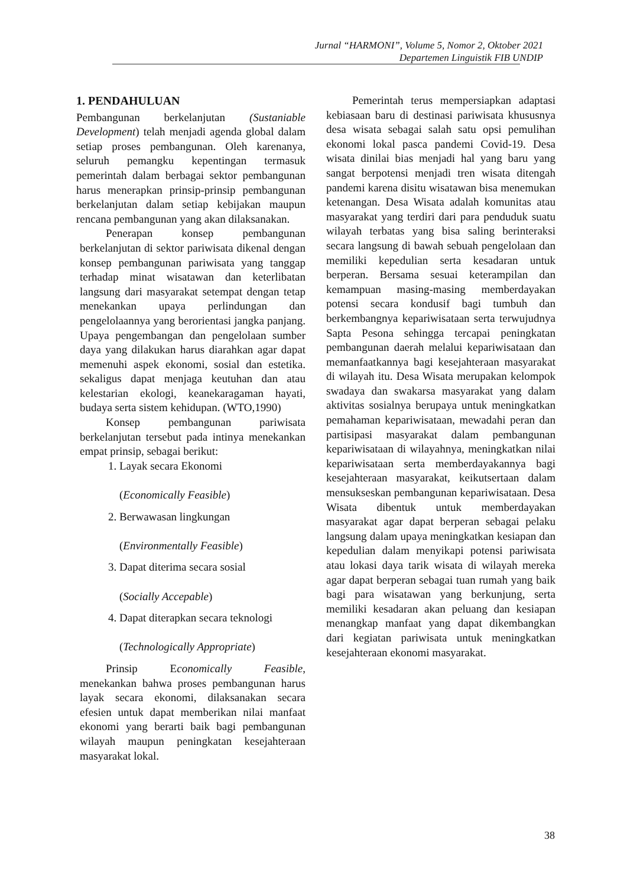Jurnal “HARMONI”, Volume 5, Nomor 2, Oktober 2021
Departemen Linguistik FIB UNDIP
1. PENDAHULUAN
Pembangunan berkelanjutan (Sustaniable Development) telah menjadi agenda global dalam setiap proses pembangunan. Oleh karenanya, seluruh pemangku kepentingan termasuk pemerintah dalam berbagai sektor pembangunan harus menerapkan prinsip-prinsip pembangunan berkelanjutan dalam setiap kebijakan maupun rencana pembangunan yang akan dilaksanakan.
Penerapan konsep pembangunan berkelanjutan di sektor pariwisata dikenal dengan konsep pembangunan pariwisata yang tanggap terhadap minat wisatawan dan keterlibatan langsung dari masyarakat setempat dengan tetap menekankan upaya perlindungan dan pengelolaannya yang berorientasi jangka panjang. Upaya pengembangan dan pengelolaan sumber daya yang dilakukan harus diarahkan agar dapat memenuhi aspek ekonomi, sosial dan estetika. sekaligus dapat menjaga keutuhan dan atau kelestarian ekologi, keanekaragaman hayati, budaya serta sistem kehidupan. (WTO,1990)
Konsep pembangunan pariwisata berkelanjutan tersebut pada intinya menekankan empat prinsip, sebagai berikut:
1. Layak secara Ekonomi
(Economically Feasible)
2. Berwawasan lingkungan
(Environmentally Feasible)
3. Dapat diterima secara sosial
(Socially Accepable)
4. Dapat diterapkan secara teknologi
(Technologically Appropriate)
Prinsip Economically Feasible, menekankan bahwa proses pembangunan harus layak secara ekonomi, dilaksanakan secara efesien untuk dapat memberikan nilai manfaat ekonomi yang berarti baik bagi pembangunan wilayah maupun peningkatan kesejahteraan masyarakat lokal.
Pemerintah terus mempersiapkan adaptasi kebiasaan baru di destinasi pariwisata khususnya desa wisata sebagai salah satu opsi pemulihan ekonomi lokal pasca pandemi Covid-19. Desa wisata dinilai bias menjadi hal yang baru yang sangat berpotensi menjadi tren wisata ditengah pandemi karena disitu wisatawan bisa menemukan ketenangan. Desa Wisata adalah komunitas atau masyarakat yang terdiri dari para penduduk suatu wilayah terbatas yang bisa saling berinteraksi secara langsung di bawah sebuah pengelolaan dan memiliki kepedulian serta kesadaran untuk berperan. Bersama sesuai keterampilan dan kemampuan masing-masing memberdayakan potensi secara kondusif bagi tumbuh dan berkembangnya kepariwisataan serta terwujudnya Sapta Pesona sehingga tercapai peningkatan pembangunan daerah melalui kepariwisataan dan memanfaatkannya bagi kesejahteraan masyarakat di wilayah itu. Desa Wisata merupakan kelompok swadaya dan swakarsa masyarakat yang dalam aktivitas sosialnya berupaya untuk meningkatkan pemahaman kepariwisataan, mewadahi peran dan partisipasi masyarakat dalam pembangunan kepariwisataan di wilayahnya, meningkatkan nilai kepariwisataan serta memberdayakannya bagi kesejahteraan masyarakat, keikutsertaan dalam mensukseskan pembangunan kepariwisataan. Desa Wisata dibentuk untuk memberdayakan masyarakat agar dapat berperan sebagai pelaku langsung dalam upaya meningkatkan kesiapan dan kepedulian dalam menyikapi potensi pariwisata atau lokasi daya tarik wisata di wilayah mereka agar dapat berperan sebagai tuan rumah yang baik bagi para wisatawan yang berkunjung, serta memiliki kesadaran akan peluang dan kesiapan menangkap manfaat yang dapat dikembangkan dari kegiatan pariwisata untuk meningkatkan kesejahteraan ekonomi masyarakat.
38